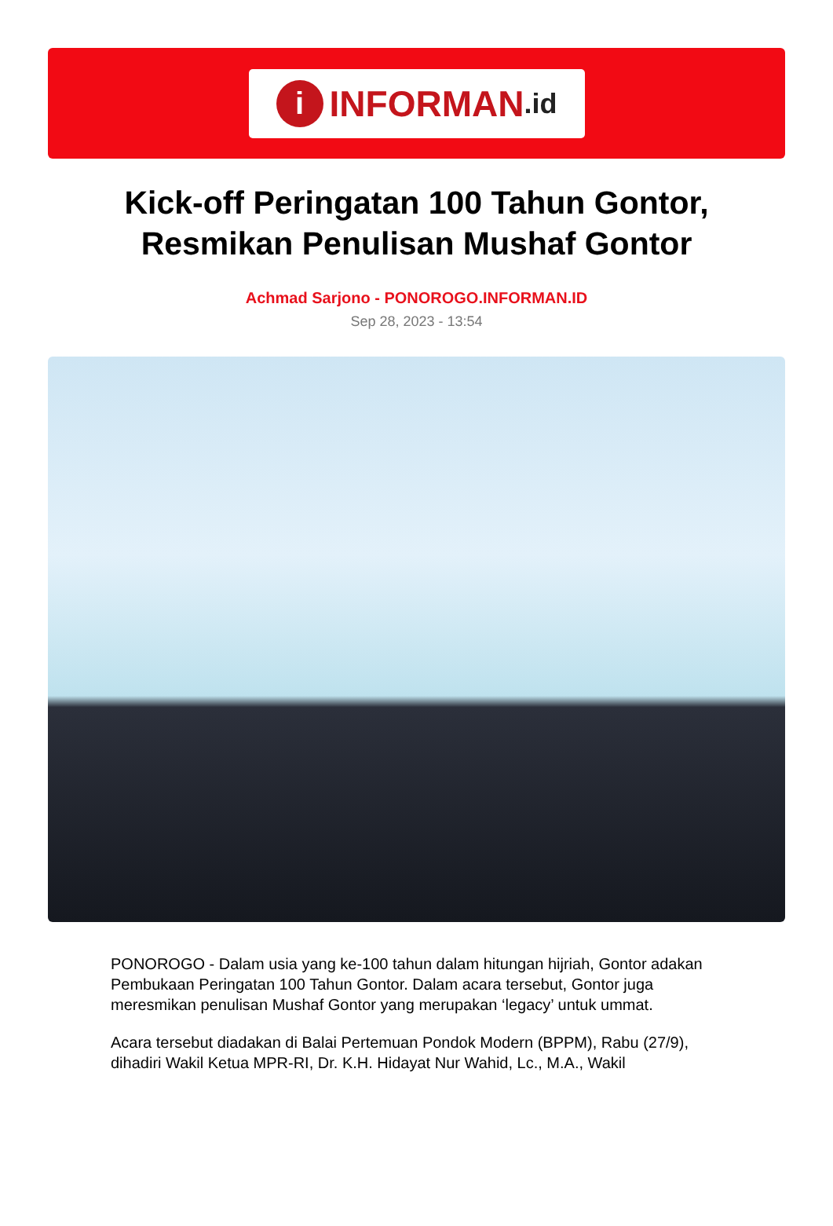i INFORMAN.id
Kick-off Peringatan 100 Tahun Gontor, Resmikan Penulisan Mushaf Gontor
Achmad Sarjono - PONOROGO.INFORMAN.ID
Sep 28, 2023 - 13:54
PONOROGO - Dalam usia yang ke-100 tahun dalam hitungan hijriah, Gontor adakan Pembukaan Peringatan 100 Tahun Gontor. Dalam acara tersebut, Gontor juga meresmikan penulisan Mushaf Gontor yang merupakan ‘legacy’ untuk ummat.
Acara tersebut diadakan di Balai Pertemuan Pondok Modern (BPPM), Rabu (27/9), dihadiri Wakil Ketua MPR-RI, Dr. K.H. Hidayat Nur Wahid, Lc., M.A., Wakil